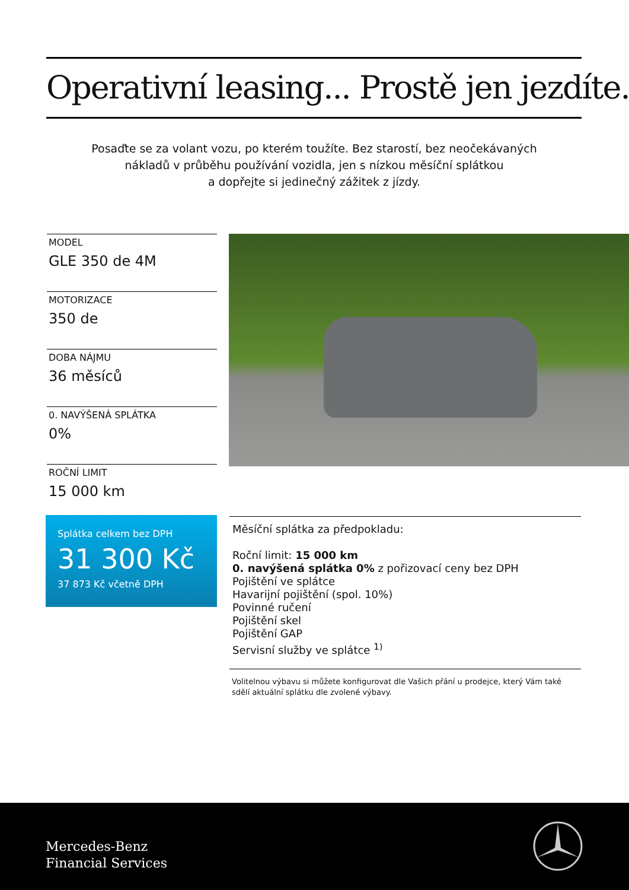Operativní leasing... Prostě jen jezdíte.
Posaďte se za volant vozu, po kterém toužíte. Bez starostí, bez neočekávaných
nákladů v průběhu používání vozidla, jen s nízkou měsíční splátkou
a dopřejte si jedinečný zážitek z jízdy.
MODEL
GLE 350 de 4M
MOTORIZACE
350 de
DOBA NÁJMU
36 měsíců
0. NAVÝŠENÁ SPLÁTKA
0%
ROČNÍ LIMIT
15 000 km
Splátka celkem bez DPH
31 300 Kč
37 873 Kč včetně DPH
Měsíční splátka za předpokladu:
Roční limit: 15 000 km
0. navýšená splátka 0% z pořizovací ceny bez DPH
Pojištění ve splátce
Havarijní pojištění (spol. 10%)
Povinné ručení
Pojištění skel
Pojištění GAP
Servisní služby ve splátce <sup>1)</sup>
Volitelnou výbavu si můžete konfigurovat dle Vašich přání u prodejce, který Vám také sdělí aktuální splátku dle zvolené výbavy.
Mercedes-Benz
Financial Services